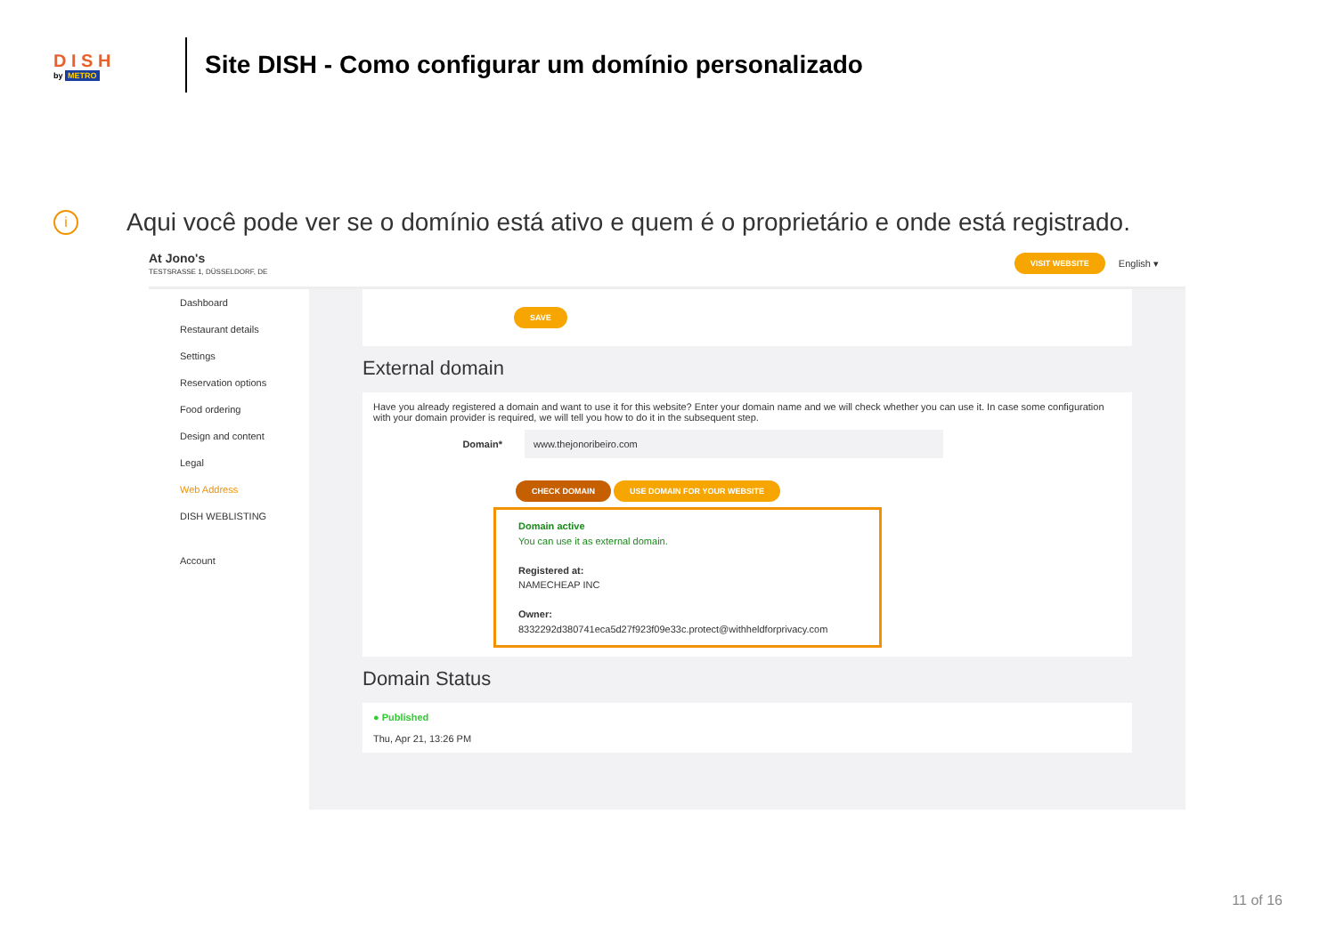D I S H
by METRO
Site DISH - Como configurar um domínio personalizado
i
Aqui você pode ver se o domínio está ativo e quem é o proprietário e onde está registrado.
At Jono's
TESTSRASSE 1, DÜSSELDORF, DE
VISIT WEBSITE English ▾
Dashboard
Restaurant details
Settings
Reservation options
Food ordering
Design and content
Legal
Web Address
DISH WEBLISTING
Account
SAVE
External domain
Have you already registered a domain and want to use it for this website? Enter your domain name and we will check whether you can use it. In case some configuration with your domain provider is required, we will tell you how to do it in the subsequent step.
Domain*
www.thejonoribeiro.com
CHECK DOMAIN USE DOMAIN FOR YOUR WEBSITE
Domain active
You can use it as external domain.
Registered at:
NAMECHEAP INC
Owner:
8332292d380741eca5d27f923f09e33c.protect@withheldforprivacy.com
Domain Status
● Published
Thu, Apr 21, 13:26 PM
11 of 16